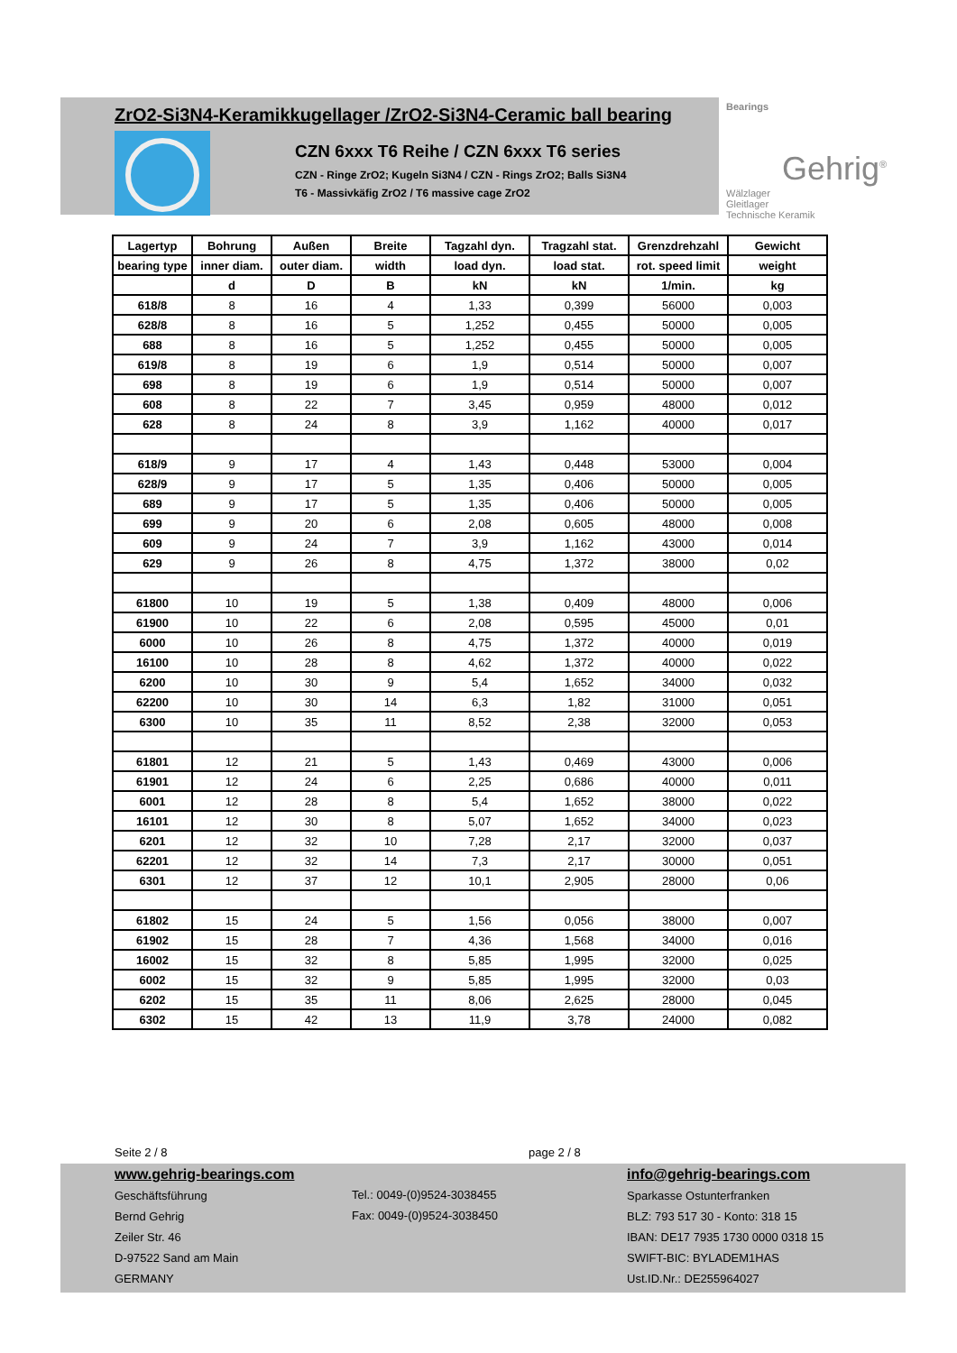ZrO2-Si3N4-Keramikkugellager /ZrO2-Si3N4-Ceramic ball bearing
CZN 6xxx T6 Reihe / CZN 6xxx T6 series
CZN - Ringe ZrO2; Kugeln Si3N4 / CZN - Rings ZrO2; Balls Si3N4
T6 - Massivkäfig ZrO2 / T6 massive cage ZrO2
Bearings
Gehrig<sup>®</sup>
Wälzlager
Gleitlager
Technische Keramik
| Lagertyp | Bohrung | Außen | Breite | Tagzahl dyn. | Tragzahl stat. | Grenzdrehzahl | Gewicht |
| --- | --- | --- | --- | --- | --- | --- | --- |
| bearing type | inner diam. | outer diam. | width | load dyn. | load stat. | rot. speed limit | weight |
| | d | D | B | kN | kN | 1/min. | kg |
| 618/8 | 8 | 16 | 4 | 1,33 | 0,399 | 56000 | 0,003 |
| 628/8 | 8 | 16 | 5 | 1,252 | 0,455 | 50000 | 0,005 |
| 688 | 8 | 16 | 5 | 1,252 | 0,455 | 50000 | 0,005 |
| 619/8 | 8 | 19 | 6 | 1,9 | 0,514 | 50000 | 0,007 |
| 698 | 8 | 19 | 6 | 1,9 | 0,514 | 50000 | 0,007 |
| 608 | 8 | 22 | 7 | 3,45 | 0,959 | 48000 | 0,012 |
| 628 | 8 | 24 | 8 | 3,9 | 1,162 | 40000 | 0,017 |
| 618/9 | 9 | 17 | 4 | 1,43 | 0,448 | 53000 | 0,004 |
| 628/9 | 9 | 17 | 5 | 1,35 | 0,406 | 50000 | 0,005 |
| 689 | 9 | 17 | 5 | 1,35 | 0,406 | 50000 | 0,005 |
| 699 | 9 | 20 | 6 | 2,08 | 0,605 | 48000 | 0,008 |
| 609 | 9 | 24 | 7 | 3,9 | 1,162 | 43000 | 0,014 |
| 629 | 9 | 26 | 8 | 4,75 | 1,372 | 38000 | 0,02 |
| 61800 | 10 | 19 | 5 | 1,38 | 0,409 | 48000 | 0,006 |
| 61900 | 10 | 22 | 6 | 2,08 | 0,595 | 45000 | 0,01 |
| 6000 | 10 | 26 | 8 | 4,75 | 1,372 | 40000 | 0,019 |
| 16100 | 10 | 28 | 8 | 4,62 | 1,372 | 40000 | 0,022 |
| 6200 | 10 | 30 | 9 | 5,4 | 1,652 | 34000 | 0,032 |
| 62200 | 10 | 30 | 14 | 6,3 | 1,82 | 31000 | 0,051 |
| 6300 | 10 | 35 | 11 | 8,52 | 2,38 | 32000 | 0,053 |
| 61801 | 12 | 21 | 5 | 1,43 | 0,469 | 43000 | 0,006 |
| 61901 | 12 | 24 | 6 | 2,25 | 0,686 | 40000 | 0,011 |
| 6001 | 12 | 28 | 8 | 5,4 | 1,652 | 38000 | 0,022 |
| 16101 | 12 | 30 | 8 | 5,07 | 1,652 | 34000 | 0,023 |
| 6201 | 12 | 32 | 10 | 7,28 | 2,17 | 32000 | 0,037 |
| 62201 | 12 | 32 | 14 | 7,3 | 2,17 | 30000 | 0,051 |
| 6301 | 12 | 37 | 12 | 10,1 | 2,905 | 28000 | 0,06 |
| 61802 | 15 | 24 | 5 | 1,56 | 0,056 | 38000 | 0,007 |
| 61902 | 15 | 28 | 7 | 4,36 | 1,568 | 34000 | 0,016 |
| 16002 | 15 | 32 | 8 | 5,85 | 1,995 | 32000 | 0,025 |
| 6002 | 15 | 32 | 9 | 5,85 | 1,995 | 32000 | 0,03 |
| 6202 | 15 | 35 | 11 | 8,06 | 2,625 | 28000 | 0,045 |
| 6302 | 15 | 42 | 13 | 11,9 | 3,78 | 24000 | 0,082 |
Seite 2 / 8 page 2 / 8
www.gehrig-bearings.com
Geschäftsführung
Bernd Gehrig
Zeiler Str. 46
D-97522 Sand am Main
GERMANY
Tel.: 0049-(0)9524-3038455
Fax: 0049-(0)9524-3038450
info@gehrig-bearings.com
Sparkasse Ostunterfranken
BLZ: 793 517 30 - Konto: 318 15
IBAN: DE17 7935 1730 0000 0318 15
SWIFT-BIC: BYLADEM1HAS
Ust.ID.Nr.: DE255964027